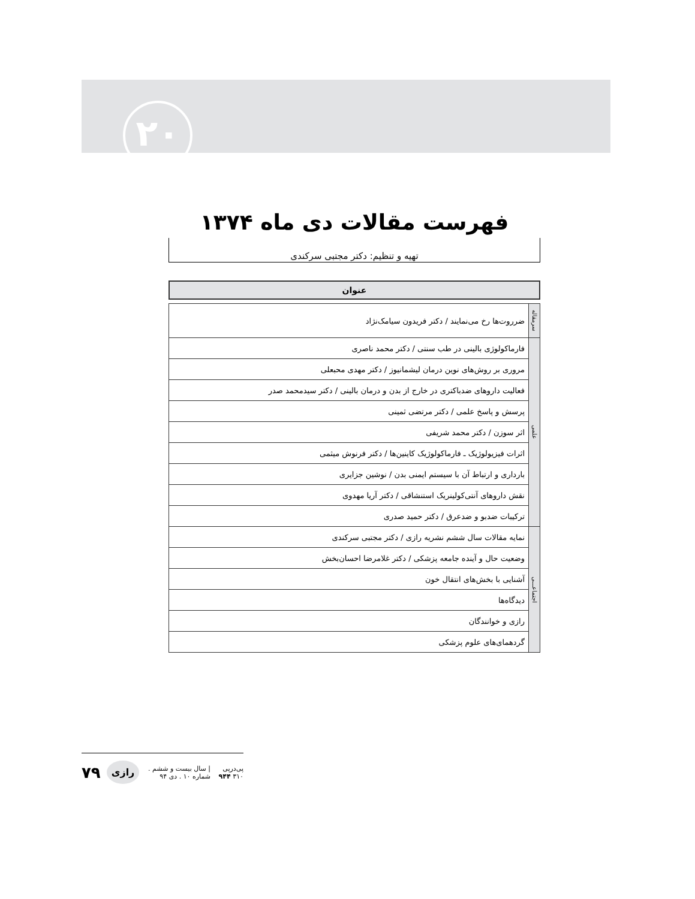۲۰
فهرست مقالات دی ماه ۱۳۷۴
تهیه و تنظیم: دکتر مجتبی سرکندی
عنوان
| سرمقاله | ضرروت‌ها رخ می‌نمایند / دکتر فریدون سیامک‌نژاد |
| علمی | فارماکولوژی بالینی در طب سنتی / دکتر محمد ناصری |
| | مروری بر روش‌های نوین درمان لیشمانیوز / دکتر مهدی محبعلی |
| | فعالیت داروهای ضدباکتری در خارج از بدن و درمان بالینی / دکتر سیدمحمد صدر |
| | پرسش و پاسخ علمی / دکتر مرتضی ثمینی |
| | اثر سوزن / دکتر محمد شریفی |
| | اثرات فیزیولوژیک ـ فارماکولوژیک کاینین‌ها / دکتر فرنوش میثمی |
| | بارداری و ارتباط آن با سیستم ایمنی بدن / نوشین جزایری |
| | نقش داروهای آنتی‌کولینریک استنشاقی / دکتر آریا مهدوی |
| | ترکیبات ضدبو و ضدعرق / دکتر حمید صدری |
| اجتماعـــی | نمایه مقالات سال ششم نشریه رازی / دکتر مجتبی سرکندی |
| | وضعیت حال و آینده جامعه پزشکی / دکتر غلامرضا احسان‌بخش |
| | آشنایی با بخش‌های انتقال خون |
| | دیدگاه‌ها |
| | رازی و خوانندگان |
| | گردهمای‌های علوم پزشکی |
پی‌درپی ۳۱۰ ۹۴۴ | سال بیست و ششم . شماره ۱۰ . دی ۹۴ رازی ۷۹